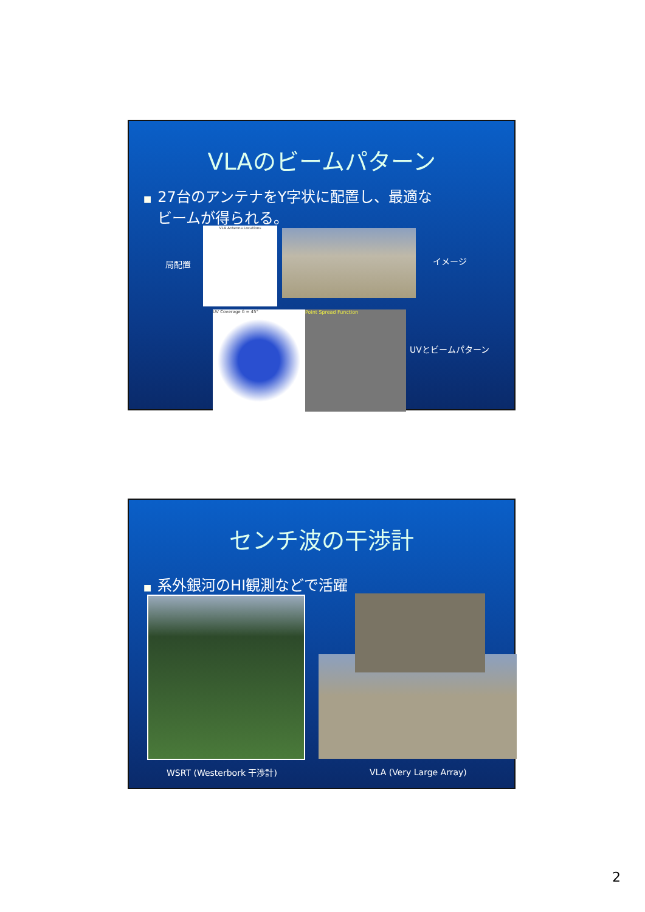VLAのビームパターン
■ 27台のアンテナをY字状に配置し、最適な
ビームが得られる。
局配置
VLA Antenna Locations
イメージ
UV Coverage δ = 45° Point Spread Function
UVとビームパターン
センチ波の干渉計
■ 系外銀河のHI観測などで活躍
WSRT (Westerbork 干渉計) VLA (Very Large Array)
2